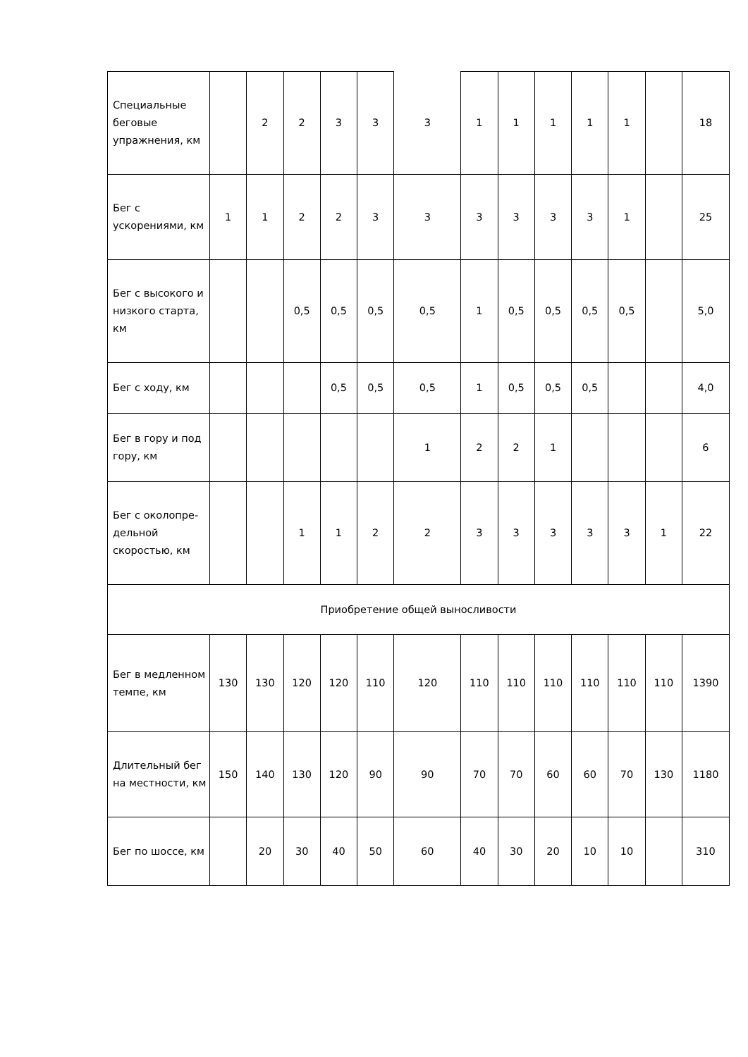| Специальные беговые упражнения, км | | 2 | 2 | 3 | 3 | 3 | 1 | 1 | 1 | 1 | 1 | | 18 |
| Бег с ускорениями, км | 1 | 1 | 2 | 2 | 3 | 3 | 3 | 3 | 3 | 3 | 1 | | 25 |
| Бег с высокого и низкого старта, км | | | 0,5 | 0,5 | 0,5 | 0,5 | 1 | 0,5 | 0,5 | 0,5 | 0,5 | | 5,0 |
| Бег с ходу, км | | | | 0,5 | 0,5 | 0,5 | 1 | 0,5 | 0,5 | 0,5 | | | 4,0 |
| Бег в гору и под гору, км | | | | | | 1 | 2 | 2 | 1 | | | | 6 |
| Бег с околопре-дельной скоростью, км | | | 1 | 1 | 2 | 2 | 3 | 3 | 3 | 3 | 3 | 1 | 22 |
| Приобретение общей выносливости | | | | | | | | | | | | | |
| Бег в медленном темпе, км | 130 | 130 | 120 | 120 | 110 | 120 | 110 | 110 | 110 | 110 | 110 | 110 | 1390 |
| Длительный бег на местности, км | 150 | 140 | 130 | 120 | 90 | 90 | 70 | 70 | 60 | 60 | 70 | 130 | 1180 |
| Бег по шоссе, км | | 20 | 30 | 40 | 50 | 60 | 40 | 30 | 20 | 10 | 10 | | 310 |